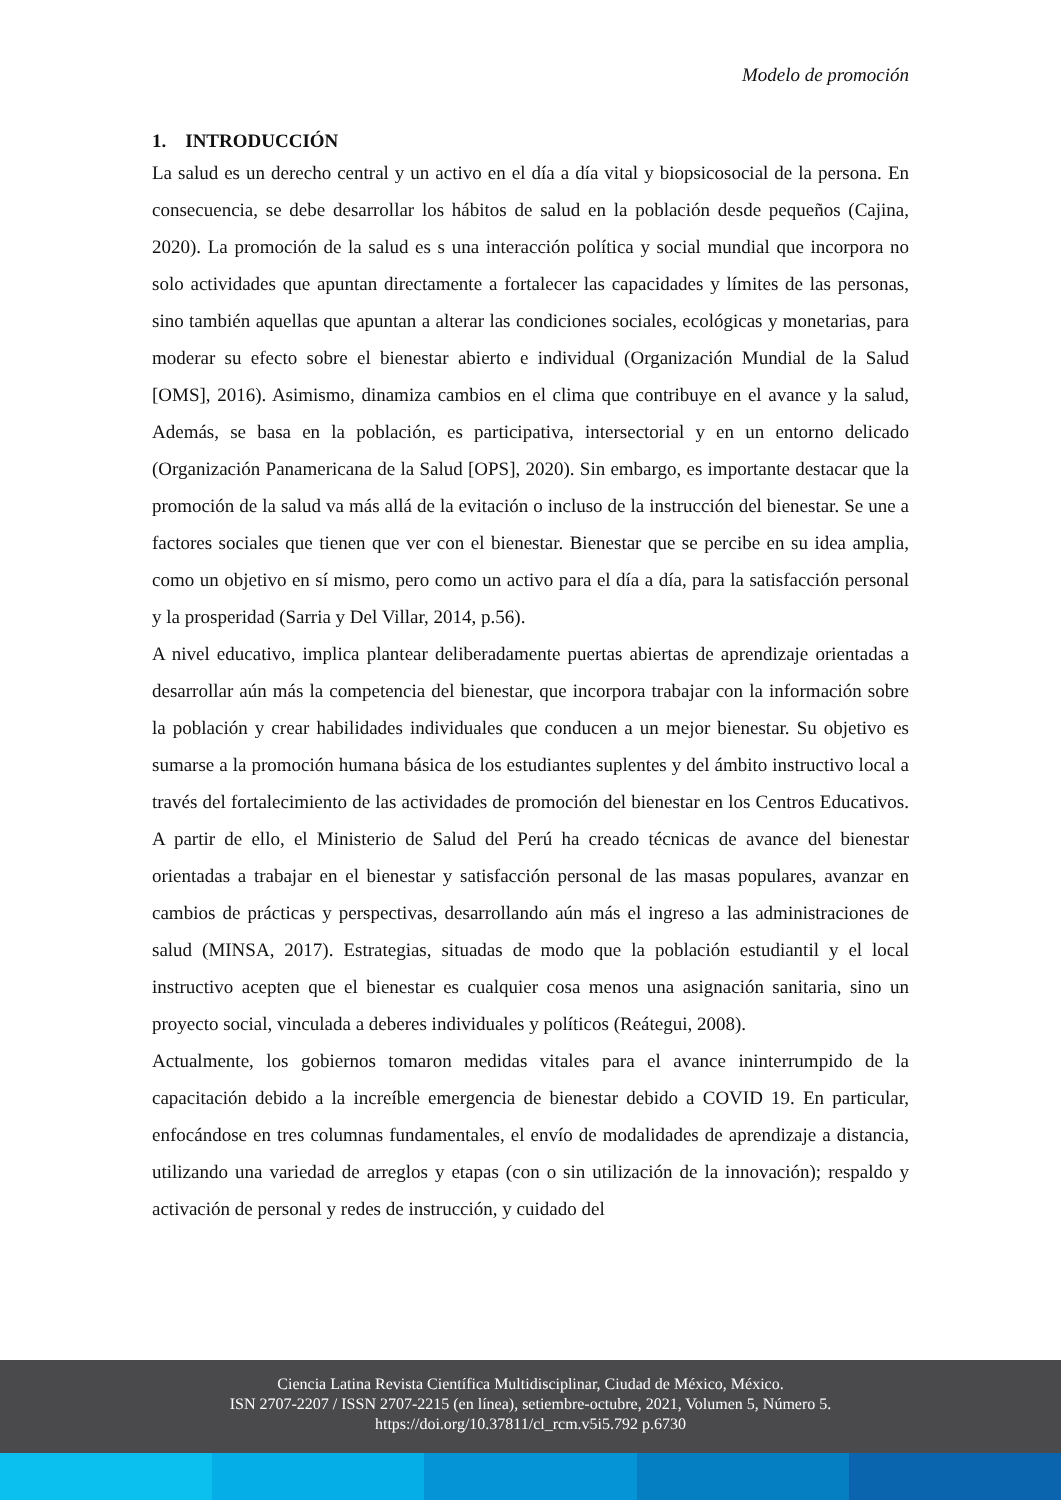Modelo de promoción
1. INTRODUCCIÓN
La salud es un derecho central y un activo en el día a día vital y biopsicosocial de la persona. En consecuencia, se debe desarrollar los hábitos de salud en la población desde pequeños (Cajina, 2020). La promoción de la salud es s una interacción política y social mundial que incorpora no solo actividades que apuntan directamente a fortalecer las capacidades y límites de las personas, sino también aquellas que apuntan a alterar las condiciones sociales, ecológicas y monetarias, para moderar su efecto sobre el bienestar abierto e individual (Organización Mundial de la Salud [OMS], 2016). Asimismo, dinamiza cambios en el clima que contribuye en el avance y la salud, Además, se basa en la población, es participativa, intersectorial y en un entorno delicado (Organización Panamericana de la Salud [OPS], 2020). Sin embargo, es importante destacar que la promoción de la salud va más allá de la evitación o incluso de la instrucción del bienestar. Se une a factores sociales que tienen que ver con el bienestar. Bienestar que se percibe en su idea amplia, como un objetivo en sí mismo, pero como un activo para el día a día, para la satisfacción personal y la prosperidad (Sarria y Del Villar, 2014, p.56).
A nivel educativo, implica plantear deliberadamente puertas abiertas de aprendizaje orientadas a desarrollar aún más la competencia del bienestar, que incorpora trabajar con la información sobre la población y crear habilidades individuales que conducen a un mejor bienestar. Su objetivo es sumarse a la promoción humana básica de los estudiantes suplentes y del ámbito instructivo local a través del fortalecimiento de las actividades de promoción del bienestar en los Centros Educativos. A partir de ello, el Ministerio de Salud del Perú ha creado técnicas de avance del bienestar orientadas a trabajar en el bienestar y satisfacción personal de las masas populares, avanzar en cambios de prácticas y perspectivas, desarrollando aún más el ingreso a las administraciones de salud (MINSA, 2017). Estrategias, situadas de modo que la población estudiantil y el local instructivo acepten que el bienestar es cualquier cosa menos una asignación sanitaria, sino un proyecto social, vinculada a deberes individuales y políticos (Reátegui, 2008).
Actualmente, los gobiernos tomaron medidas vitales para el avance ininterrumpido de la capacitación debido a la increíble emergencia de bienestar debido a COVID 19. En particular, enfocándose en tres columnas fundamentales, el envío de modalidades de aprendizaje a distancia, utilizando una variedad de arreglos y etapas (con o sin utilización de la innovación); respaldo y activación de personal y redes de instrucción, y cuidado del
Ciencia Latina Revista Científica Multidisciplinar, Ciudad de México, México.
ISN 2707-2207 / ISSN 2707-2215 (en línea), setiembre-octubre, 2021, Volumen 5, Número 5.
https://doi.org/10.37811/cl_rcm.v5i5.792 p.6730